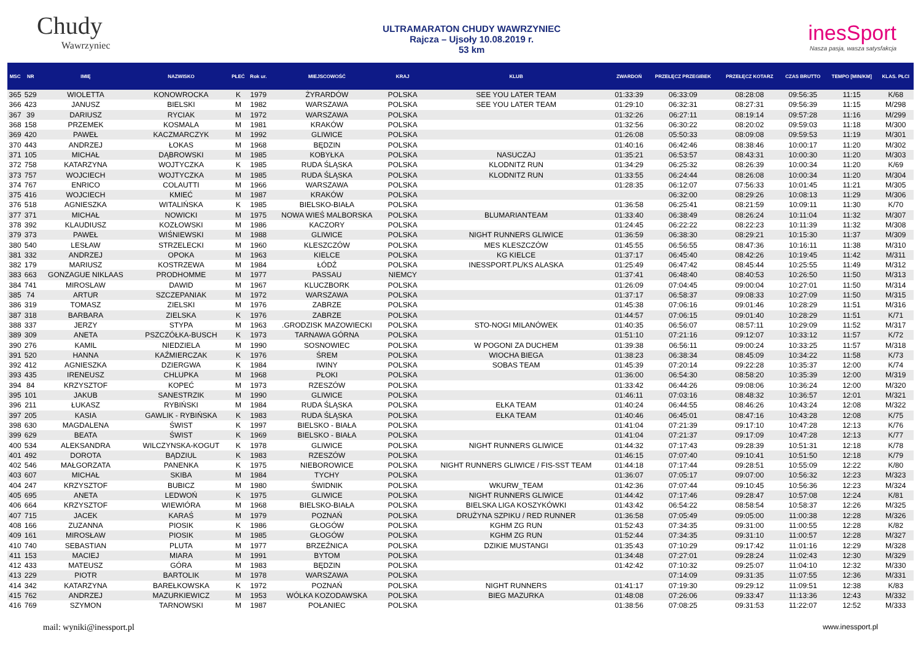Chudy
Wawrzyniec
ULTRAMARATON CHUDY WAWRZYNIEC
Rajcza – Ujsoły 10.08.2019 r.
53 km
inesSport
Nasza pasja, wasza satysfakcja
| MSC | NR | IMIĘ | NAZWISKO | PŁEĆ | Rok ur. | MIEJSCOWOŚĆ | KRAJ | KLUB | ZWARDOŃ | PRZEŁĘCZ PRZEGIBEK | PRZEŁĘCZ KOTARZ | CZAS BRUTTO | TEMPO [MIN/KM] | KLAS. PŁCI |
| --- | --- | --- | --- | --- | --- | --- | --- | --- | --- | --- | --- | --- | --- | --- |
| 365 | 529 | WIOLETTA | KONOWROCKA | K | 1979 | ŻYRARDÓW | POLSKA | SEE YOU LATER TEAM | 01:33:39 | 06:33:09 | 08:28:08 | 09:56:35 | 11:15 | K/68 |
| 366 | 423 | JANUSZ | BIELSKI | M | 1982 | WARSZAWA | POLSKA | SEE YOU LATER TEAM | 01:29:10 | 06:32:31 | 08:27:31 | 09:56:39 | 11:15 | M/298 |
| 367 | 39 | DARIUSZ | RYCIAK | M | 1972 | WARSZAWA | POLSKA | | 01:32:26 | 06:27:11 | 08:19:14 | 09:57:28 | 11:16 | M/299 |
| 368 | 158 | PRZEMEK | KOSMALA | M | 1981 | KRAKÓW | POLSKA | | 01:32:56 | 06:30:22 | 08:20:02 | 09:59:03 | 11:18 | M/300 |
| 369 | 420 | PAWEŁ | KACZMARCZYK | M | 1992 | GLIWICE | POLSKA | | 01:26:08 | 05:50:33 | 08:09:08 | 09:59:53 | 11:19 | M/301 |
| 370 | 443 | ANDRZEJ | ŁOKAS | M | 1968 | BĘDZIN | POLSKA | | 01:40:16 | 06:42:46 | 08:38:46 | 10:00:17 | 11:20 | M/302 |
| 371 | 105 | MICHAŁ | DĄBROWSKI | M | 1985 | KOBYŁKA | POLSKA | NASUCZAJ | 01:35:21 | 06:53:57 | 08:43:31 | 10:00:30 | 11:20 | M/303 |
| 372 | 758 | KATARZYNA | WOJTYCZKA | K | 1985 | RUDA ŚLĄSKA | POLSKA | KLODNITZ RUN | 01:34:29 | 06:25:32 | 08:26:39 | 10:00:34 | 11:20 | K/69 |
| 373 | 757 | WOJCIECH | WOJTYCZKA | M | 1985 | RUDA ŚLĄSKA | POLSKA | KLODNITZ RUN | 01:33:55 | 06:24:44 | 08:26:08 | 10:00:34 | 11:20 | M/304 |
| 374 | 767 | ENRICO | COLAUTTI | M | 1966 | WARSZAWA | POLSKA | | 01:28:35 | 06:12:07 | 07:56:33 | 10:01:45 | 11:21 | M/305 |
| 375 | 416 | WOJCIECH | KMIEĆ | M | 1987 | KRAKÓW | POLSKA | | | 06:32:00 | 08:29:26 | 10:08:13 | 11:29 | M/306 |
| 376 | 518 | AGNIESZKA | WITALIŃSKA | K | 1985 | BIELSKO-BIAŁA | POLSKA | | 01:36:58 | 06:25:41 | 08:21:59 | 10:09:11 | 11:30 | K/70 |
| 377 | 371 | MICHAŁ | NOWICKI | M | 1975 | NOWA WIEŚ MALBORSKA | POLSKA | BLUMARIANTEAM | 01:33:40 | 06:38:49 | 08:26:24 | 10:11:04 | 11:32 | M/307 |
| 378 | 392 | KLAUDIUSZ | KOZŁOWSKI | M | 1986 | KACZORY | POLSKA | | 01:24:45 | 06:22:22 | 08:22:23 | 10:11:39 | 11:32 | M/308 |
| 379 | 373 | PAWEŁ | WIŚNIEWSKI | M | 1988 | GLIWICE | POLSKA | NIGHT RUNNERS GLIWICE | 01:36:59 | 06:38:30 | 08:29:21 | 10:15:30 | 11:37 | M/309 |
| 380 | 540 | LESŁAW | STRZELECKI | M | 1960 | KLESZCZÓW | POLSKA | MES KLESZCZÓW | 01:45:55 | 06:56:55 | 08:47:36 | 10:16:11 | 11:38 | M/310 |
| 381 | 332 | ANDRZEJ | OPOKA | M | 1963 | KIELCE | POLSKA | KG KIELCE | 01:37:17 | 06:45:40 | 08:42:26 | 10:19:45 | 11:42 | M/311 |
| 382 | 179 | MARIUSZ | KOSTRZEWA | M | 1984 | ŁÓDŹ | POLSKA | INESSPORT.PL/KS ALASKA | 01:25:49 | 06:47:42 | 08:45:44 | 10:25:55 | 11:49 | M/312 |
| 383 | 663 | GONZAGUE NIKLAAS | PRODHOMME | M | 1977 | PASSAU | NIEMCY | | 01:37:41 | 06:48:40 | 08:40:53 | 10:26:50 | 11:50 | M/313 |
| 384 | 741 | MIROSLAW | DAWID | M | 1967 | KLUCZBORK | POLSKA | | 01:26:09 | 07:04:45 | 09:00:04 | 10:27:01 | 11:50 | M/314 |
| 385 | 74 | ARTUR | SZCZEPANIAK | M | 1972 | WARSZAWA | POLSKA | | 01:37:17 | 06:58:37 | 09:08:33 | 10:27:09 | 11:50 | M/315 |
| 386 | 319 | TOMASZ | ZIELSKI | M | 1976 | ZABRZE | POLSKA | | 01:45:38 | 07:06:16 | 09:01:46 | 10:28:29 | 11:51 | M/316 |
| 387 | 318 | BARBARA | ZIELSKA | K | 1976 | ZABRZE | POLSKA | | 01:44:57 | 07:06:15 | 09:01:40 | 10:28:29 | 11:51 | K/71 |
| 388 | 337 | JERZY | STYPA | M | 1963 | .GRODZISK MAZOWIECKI | POLSKA | STO-NOGI MILANÓWEK | 01:40:35 | 06:56:07 | 08:57:11 | 10:29:09 | 11:52 | M/317 |
| 389 | 309 | ANETA | PSZCZÓŁKA-BUSCH | K | 1973 | TARNAWA GÓRNA | POLSKA | | 01:51:10 | 07:21:16 | 09:12:07 | 10:33:12 | 11:57 | K/72 |
| 390 | 276 | KAMIL | NIEDZIELA | M | 1990 | SOSNOWIEC | POLSKA | W POGONI ZA DUCHEM | 01:39:38 | 06:56:11 | 09:00:24 | 10:33:25 | 11:57 | M/318 |
| 391 | 520 | HANNA | KAŹMIERCZAK | K | 1976 | ŚREM | POLSKA | WIOCHA BIEGA | 01:38:23 | 06:38:34 | 08:45:09 | 10:34:22 | 11:58 | K/73 |
| 392 | 412 | AGNIESZKA | DZIERGWA | K | 1984 | IWINY | POLSKA | SOBAS TEAM | 01:45:39 | 07:20:14 | 09:22:28 | 10:35:37 | 12:00 | K/74 |
| 393 | 435 | IRENEUSZ | CHLUPKA | M | 1968 | PŁOKI | POLSKA | | 01:36:00 | 06:54:30 | 08:58:20 | 10:35:39 | 12:00 | M/319 |
| 394 | 84 | KRZYSZTOF | KOPEĆ | M | 1973 | RZESZÓW | POLSKA | | 01:33:42 | 06:44:26 | 09:08:06 | 10:36:24 | 12:00 | M/320 |
| 395 | 101 | JAKUB | SANESTRZIK | M | 1990 | GLIWICE | POLSKA | | 01:46:11 | 07:03:16 | 08:48:32 | 10:36:57 | 12:01 | M/321 |
| 396 | 211 | ŁUKASZ | RYBIŃSKI | M | 1984 | RUDA ŚLĄSKA | POLSKA | EŁKA TEAM | 01:40:24 | 06:44:55 | 08:46:26 | 10:43:24 | 12:08 | M/322 |
| 397 | 205 | KASIA | GAWLIK - RYBIŃSKA | K | 1983 | RUDA ŚLĄSKA | POLSKA | EŁKA TEAM | 01:40:46 | 06:45:01 | 08:47:16 | 10:43:28 | 12:08 | K/75 |
| 398 | 630 | MAGDALENA | ŚWIST | K | 1997 | BIELSKO - BIAŁA | POLSKA | | 01:41:04 | 07:21:39 | 09:17:10 | 10:47:28 | 12:13 | K/76 |
| 399 | 629 | BEATA | ŚWIST | K | 1969 | BIELSKO - BIAŁA | POLSKA | | 01:41:04 | 07:21:37 | 09:17:09 | 10:47:28 | 12:13 | K/77 |
| 400 | 534 | ALEKSANDRA | WILCZYNSKA-KOGUT | K | 1978 | GLIWICE | POLSKA | NIGHT RUNNERS GLIWICE | 01:44:32 | 07:17:43 | 09:28:39 | 10:51:31 | 12:18 | K/78 |
| 401 | 492 | DOROTA | BĄDZIUL | K | 1983 | RZESZÓW | POLSKA | | 01:46:15 | 07:07:40 | 09:10:41 | 10:51:50 | 12:18 | K/79 |
| 402 | 546 | MAŁGORZATA | PANENKA | K | 1975 | NIEBOROWICE | POLSKA | NIGHT RUNNERS GLIWICE / FIS-SST TEAM | 01:44:18 | 07:17:44 | 09:28:51 | 10:55:09 | 12:22 | K/80 |
| 403 | 607 | MICHAŁ | SKIBA | M | 1984 | TYCHY | POLSKA | | 01:36:07 | 07:05:17 | 09:07:00 | 10:56:32 | 12:23 | M/323 |
| 404 | 247 | KRZYSZTOF | BUBICZ | M | 1980 | ŚWIDNIK | POLSKA | WKURW_TEAM | 01:42:36 | 07:07:44 | 09:10:45 | 10:56:36 | 12:23 | M/324 |
| 405 | 695 | ANETA | LEDWOŃ | K | 1975 | GLIWICE | POLSKA | NIGHT RUNNERS GLIWICE | 01:44:42 | 07:17:46 | 09:28:47 | 10:57:08 | 12:24 | K/81 |
| 406 | 664 | KRZYSZTOF | WIEWIÓRA | M | 1968 | BIELSKO-BIAŁA | POLSKA | BIELSKA LIGA KOSZYKÓWKI | 01:43:42 | 06:54:22 | 08:58:54 | 10:58:37 | 12:26 | M/325 |
| 407 | 715 | JACEK | KARAŚ | M | 1979 | POZNAŃ | POLSKA | DRUŻYNA SZPIKU / RED RUNNER | 01:36:58 | 07:05:49 | 09:05:00 | 11:00:38 | 12:28 | M/326 |
| 408 | 166 | ZUZANNA | PIOSIK | K | 1986 | GŁOGÓW | POLSKA | KGHM ZG RUN | 01:52:43 | 07:34:35 | 09:31:00 | 11:00:55 | 12:28 | K/82 |
| 409 | 161 | MIROSŁAW | PIOSIK | M | 1985 | GŁOGÓW | POLSKA | KGHM ZG RUN | 01:52:44 | 07:34:35 | 09:31:10 | 11:00:57 | 12:28 | M/327 |
| 410 | 740 | SEBASTIAN | PLUTA | M | 1977 | BRZEŹNICA | POLSKA | DZIKIE MUSTANGI | 01:35:43 | 07:10:29 | 09:17:42 | 11:01:16 | 12:29 | M/328 |
| 411 | 153 | MACIEJ | MIARA | M | 1991 | BYTOM | POLSKA | | 01:34:48 | 07:27:01 | 09:28:24 | 11:02:43 | 12:30 | M/329 |
| 412 | 433 | MATEUSZ | GÓRA | M | 1983 | BĘDZIN | POLSKA | | 01:42:42 | 07:10:32 | 09:25:07 | 11:04:10 | 12:32 | M/330 |
| 413 | 229 | PIOTR | BARTOLIK | M | 1978 | WARSZAWA | POLSKA | | | 07:14:09 | 09:31:35 | 11:07:55 | 12:36 | M/331 |
| 414 | 342 | KATARZYNA | BAREŁKOWSKA | K | 1972 | POZNAŃ | POLSKA | NIGHT RUNNERS | 01:41:17 | 07:19:30 | 09:29:12 | 11:09:51 | 12:38 | K/83 |
| 415 | 762 | ANDRZEJ | MAZURKIEWICZ | M | 1953 | WÓLKA KOZODAWSKA | POLSKA | BIEG MAZURKA | 01:48:08 | 07:26:06 | 09:33:47 | 11:13:36 | 12:43 | M/332 |
| 416 | 769 | SZYMON | TARNOWSKI | M | 1987 | POŁANIEC | POLSKA | | 01:38:56 | 07:08:25 | 09:31:53 | 11:22:07 | 12:52 | M/333 |
mail: wyniki@inessport.pl www.inessport.pl